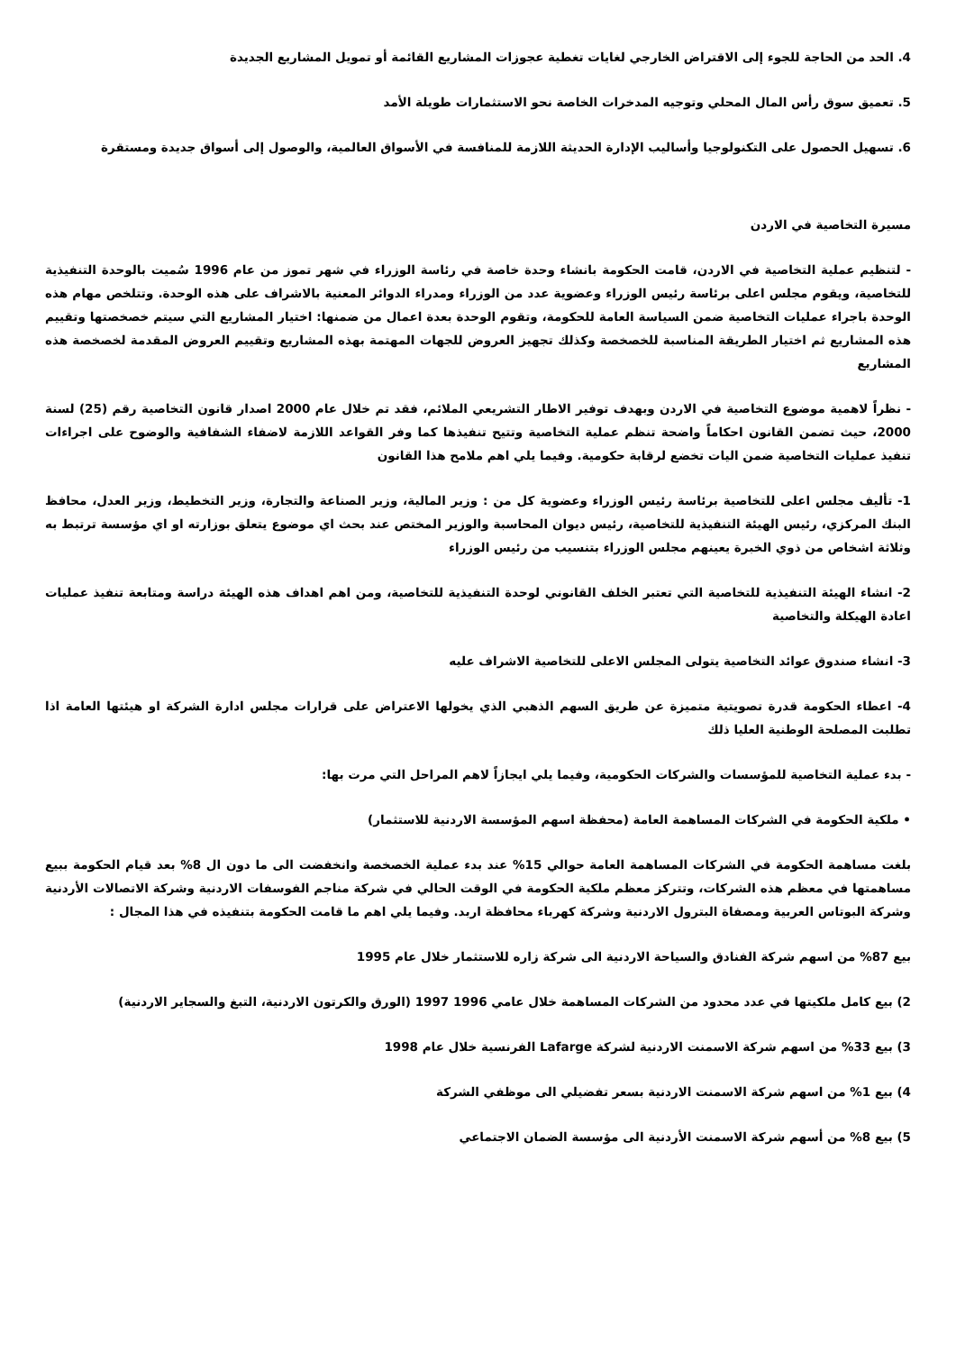4. الحد من الحاجة للجوء إلى الاقتراض الخارجي لغايات تغطية عجوزات المشاريع القائمة أو تمويل المشاريع الجديدة
5. تعميق سوق رأس المال المحلي وتوجيه المدخرات الخاصة نحو الاستثمارات طويلة الأمد
6. تسهيل الحصول على التكنولوجيا وأساليب الإدارة الحديثة اللازمة للمنافسة في الأسواق العالمية، والوصول إلى أسواق جديدة ومستقرة
مسيرة التخاصية في الاردن
- لتنظيم عملية التخاصية في الاردن، قامت الحكومة بانشاء وحدة خاصة في رئاسة الوزراء في شهر تموز من عام 1996 سُميت بالوحدة التنفيذية للتخاصية، ويقوم مجلس اعلى برئاسة رئيس الوزراء وعضوية عدد من الوزراء ومدراء الدوائر المعنية بالاشراف على هذه الوحدة. وتتلخص مهام هذه الوحدة باجراء عمليات التخاصية ضمن السياسة العامة للحكومة، وتقوم الوحدة بعدة اعمال من ضمنها: اختيار المشاريع التي سيتم خصخصتها وتقييم هذه المشاريع ثم اختيار الطريقة المناسبة للخصخصة وكذلك تجهيز العروض للجهات المهتمة بهذه المشاريع وتقييم العروض المقدمة لخصخصة هذه المشاريع
- نظراً لاهمية موضوع التخاصية في الاردن وبهدف توفير الاطار التشريعي الملائم، فقد تم خلال عام 2000 اصدار قانون التخاصية رقم (25) لسنة 2000، حيث تضمن القانون احكاماً واضحة تنظم عملية التخاصية وتتيح تنفيذها كما وفر القواعد اللازمة لاضفاء الشفافية والوضوح على اجراءات تنفيذ عمليات التخاصية ضمن اليات تخضع لرقابة حكومية. وفيما يلي اهم ملامح هذا القانون
1- تأليف مجلس اعلى للتخاصية برئاسة رئيس الوزراء وعضوية كل من : وزير المالية، وزير الصناعة والتجارة، وزير التخطيط، وزير العدل، محافظ البنك المركزي، رئيس الهيئة التنفيذية للتخاصية، رئيس ديوان المحاسبة والوزير المختص عند بحث اي موضوع يتعلق بوزارته او اي مؤسسة ترتبط به وثلاثة اشخاص من ذوي الخبرة يعينهم مجلس الوزراء بتنسيب من رئيس الوزراء
2- انشاء الهيئة التنفيذية للتخاصية التي تعتبر الخلف القانوني لوحدة التنفيذية للتخاصية، ومن اهم اهداف هذه الهيئة دراسة ومتابعة تنفيذ عمليات اعادة الهيكلة والتخاصية
3- انشاء صندوق عوائد التخاصية يتولى المجلس الاعلى للتخاصية الاشراف عليه
4- اعطاء الحكومة قدرة تصويتية متميزة عن طريق السهم الذهبي الذي يخولها الاعتراض على قرارات مجلس ادارة الشركة او هيئتها العامة اذا تطلبت المصلحة الوطنية العليا ذلك
- بدء عملية التخاصية للمؤسسات والشركات الحكومية، وفيما يلي ايجازاً لاهم المراحل التي مرت بها:
• ملكية الحكومة في الشركات المساهمة العامة (محفظة اسهم المؤسسة الاردنية للاستثمار)
بلغت مساهمة الحكومة في الشركات المساهمة العامة حوالي 15% عند بدء عملية الخصخصة وانخفضت الى ما دون ال 8% بعد قيام الحكومة ببيع مساهمتها في معظم هذه الشركات، وتتركز معظم ملكية الحكومة في الوقت الحالي في شركة مناجم الفوسفات الاردنية وشركة الاتصالات الأردنية وشركة البوتاس العربية ومصفاة البترول الاردنية وشركة كهرباء محافظة اربد. وفيما يلي اهم ما قامت الحكومة بتنفيذه في هذا المجال :
بيع 87% من اسهم شركة الفنادق والسياحة الاردنية الى شركة زاره للاستثمار خلال عام 1995
2) بيع كامل ملكيتها في عدد محدود من الشركات المساهمة خلال عامي 1996 1997 (الورق والكرتون الاردنية، التبغ والسجاير الاردنية)
3) بيع 33% من اسهم شركة الاسمنت الاردنية لشركة Lafarge الفرنسية خلال عام 1998
4) بيع 1% من اسهم شركة الاسمنت الاردنية بسعر تفضيلي الى موظفي الشركة
5) بيع 8% من أسهم شركة الاسمنت الأردنية الى مؤسسة الضمان الاجتماعي